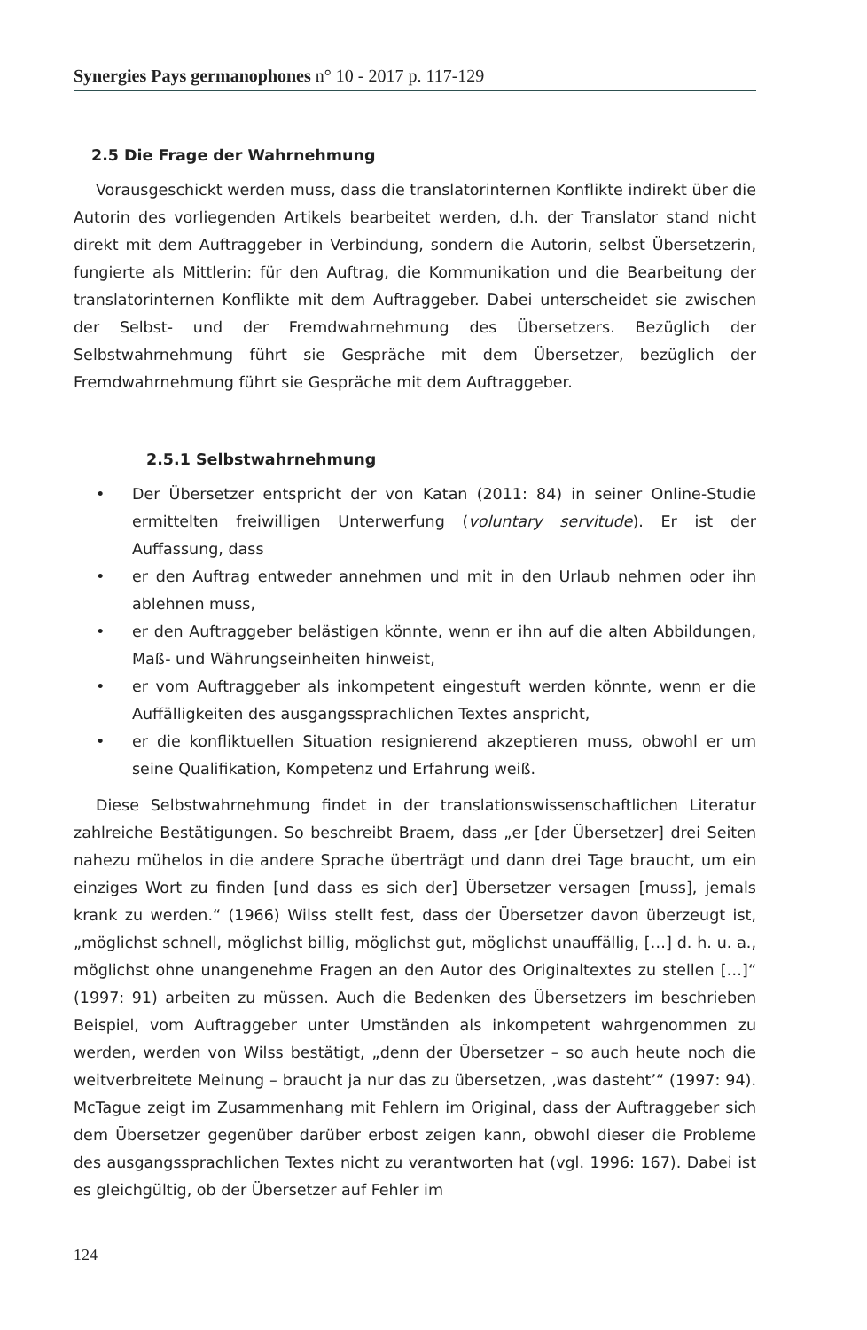Synergies Pays germanophones n° 10 - 2017 p. 117-129
2.5 Die Frage der Wahrnehmung
Vorausgeschickt werden muss, dass die translatorinternen Konflikte indirekt über die Autorin des vorliegenden Artikels bearbeitet werden, d.h. der Translator stand nicht direkt mit dem Auftraggeber in Verbindung, sondern die Autorin, selbst Übersetzerin, fungierte als Mittlerin: für den Auftrag, die Kommunikation und die Bearbeitung der translatorinternen Konflikte mit dem Auftraggeber. Dabei unterscheidet sie zwischen der Selbst- und der Fremdwahrnehmung des Übersetzers. Bezüglich der Selbstwahrnehmung führt sie Gespräche mit dem Übersetzer, bezüglich der Fremdwahrnehmung führt sie Gespräche mit dem Auftraggeber.
2.5.1 Selbstwahrnehmung
• Der Übersetzer entspricht der von Katan (2011: 84) in seiner Online-Studie ermittelten freiwilligen Unterwerfung (voluntary servitude). Er ist der Auffassung, dass
• er den Auftrag entweder annehmen und mit in den Urlaub nehmen oder ihn ablehnen muss,
• er den Auftraggeber belästigen könnte, wenn er ihn auf die alten Abbildungen, Maß- und Währungseinheiten hinweist,
• er vom Auftraggeber als inkompetent eingestuft werden könnte, wenn er die Auffälligkeiten des ausgangssprachlichen Textes anspricht,
• er die konfliktuellen Situation resignierend akzeptieren muss, obwohl er um seine Qualifikation, Kompetenz und Erfahrung weiß.
Diese Selbstwahrnehmung findet in der translationswissenschaftlichen Literatur zahlreiche Bestätigungen. So beschreibt Braem, dass „er [der Übersetzer] drei Seiten nahezu mühelos in die andere Sprache überträgt und dann drei Tage braucht, um ein einziges Wort zu finden [und dass es sich der] Übersetzer versagen [muss], jemals krank zu werden.“ (1966) Wilss stellt fest, dass der Übersetzer davon überzeugt ist, „möglichst schnell, möglichst billig, möglichst gut, möglichst unauffällig, […] d. h. u. a., möglichst ohne unangenehme Fragen an den Autor des Originaltextes zu stellen […]“ (1997: 91) arbeiten zu müssen. Auch die Bedenken des Übersetzers im beschrieben Beispiel, vom Auftraggeber unter Umständen als inkompetent wahrgenommen zu werden, werden von Wilss bestätigt, „denn der Übersetzer – so auch heute noch die weitverbreitete Meinung – braucht ja nur das zu übersetzen, ‚was dasteht’“ (1997: 94). McTague zeigt im Zusammenhang mit Fehlern im Original, dass der Auftraggeber sich dem Übersetzer gegenüber darüber erbost zeigen kann, obwohl dieser die Probleme des ausgangssprachlichen Textes nicht zu verantworten hat (vgl. 1996: 167). Dabei ist es gleichgültig, ob der Übersetzer auf Fehler im
124